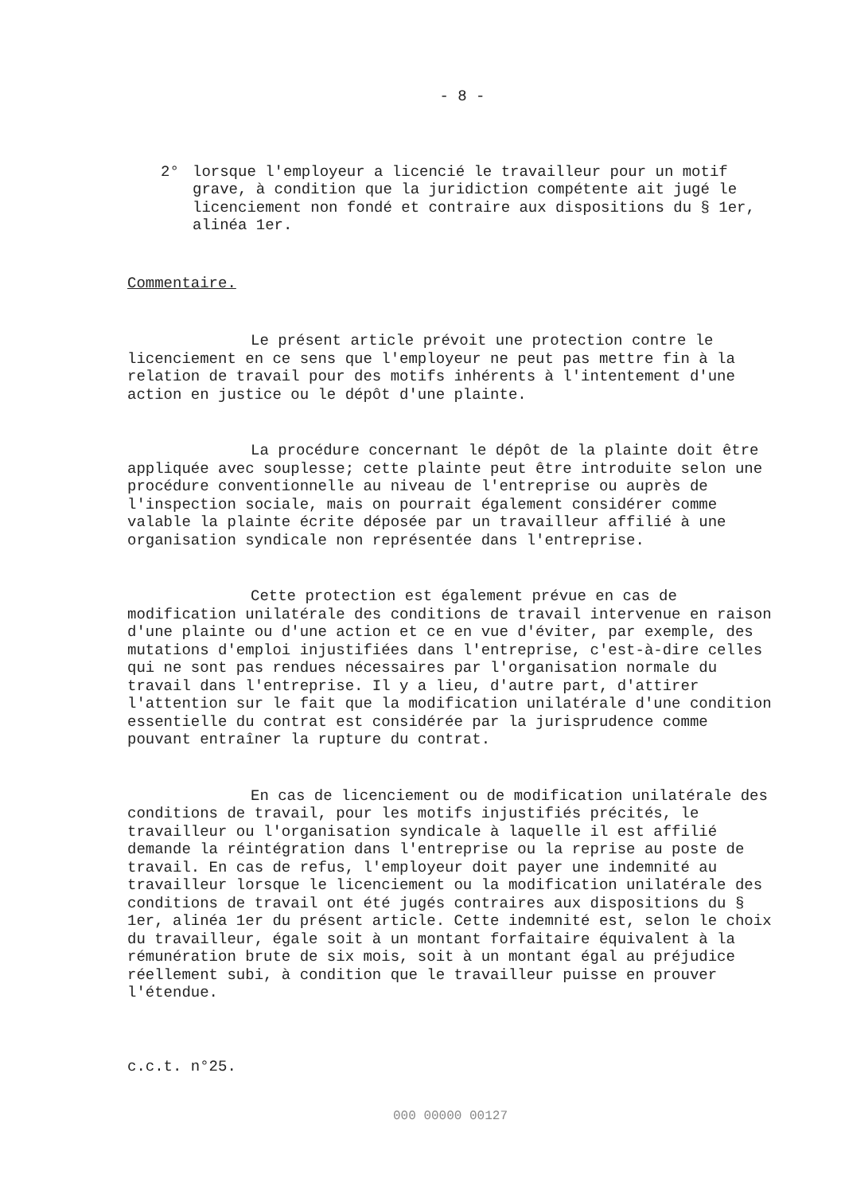- 8 -
2° lorsque l'employeur a licencié le travailleur pour un motif grave, à condition que la juridiction compétente ait jugé le licenciement non fondé et contraire aux dispositions du § 1er, alinéa 1er.
Commentaire.
Le présent article prévoit une protection contre le licenciement en ce sens que l'employeur ne peut pas mettre fin à la relation de travail pour des motifs inhérents à l'intentement d'une action en justice ou le dépôt d'une plainte.
La procédure concernant le dépôt de la plainte doit être appliquée avec souplesse; cette plainte peut être introduite selon une procédure conventionnelle au niveau de l'entreprise ou auprès de l'inspection sociale, mais on pourrait également considérer comme valable la plainte écrite déposée par un travailleur affilié à une organisation syndicale non représentée dans l'entreprise.
Cette protection est également prévue en cas de modification unilatérale des conditions de travail intervenue en raison d'une plainte ou d'une action et ce en vue d'éviter, par exemple, des mutations d'emploi injustifiées dans l'entreprise, c'est-à-dire celles qui ne sont pas rendues nécessaires par l'organisation normale du travail dans l'entreprise. Il y a lieu, d'autre part, d'attirer l'attention sur le fait que la modification unilatérale d'une condition essentielle du contrat est considérée par la jurisprudence comme pouvant entraîner la rupture du contrat.
En cas de licenciement ou de modification unilatérale des conditions de travail, pour les motifs injustifiés précités, le travailleur ou l'organisation syndicale à laquelle il est affilié demande la réintégration dans l'entreprise ou la reprise au poste de travail. En cas de refus, l'employeur doit payer une indemnité au travailleur lorsque le licenciement ou la modification unilatérale des conditions de travail ont été jugés contraires aux dispositions du § 1er, alinéa 1er du présent article. Cette indemnité est, selon le choix du travailleur, égale soit à un montant forfaitaire équivalent à la rémunération brute de six mois, soit à un montant égal au préjudice réellement subi, à condition que le travailleur puisse en prouver l'étendue.
c.c.t. n°25.
000 00000 00127